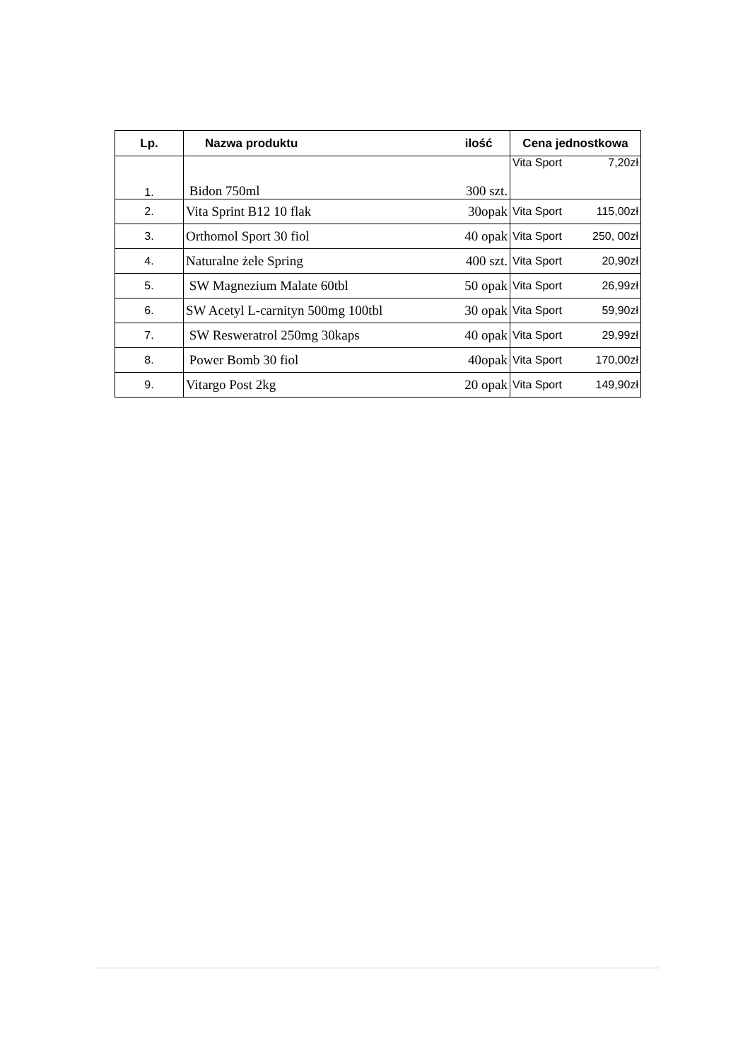| Lp. | Nazwa produktu | ilość | Cena jednostkowa |
| --- | --- | --- | --- |
| 1. | Bidon 750ml | 300 szt. | Vita Sport 7,20zł |
| 2. | Vita Sprint B12 10 flak | 30opak | Vita Sport 115,00zł |
| 3. | Orthomol Sport 30 fiol | 40 opak | Vita Sport 250, 00zł |
| 4. | Naturalne żele Spring | 400 szt. | Vita Sport 20,90zł |
| 5. | SW Magnezium Malate 60tbl | 50 opak | Vita Sport 26,99zł |
| 6. | SW Acetyl L-carnityn 500mg 100tbl | 30 opak | Vita Sport 59,90zł |
| 7. | SW Resweratrol 250mg 30kaps | 40 opak | Vita Sport 29,99zł |
| 8. | Power Bomb 30 fiol | 40opak | Vita Sport 170,00zł |
| 9. | Vitargo Post 2kg | 20 opak | Vita Sport 149,90zł |